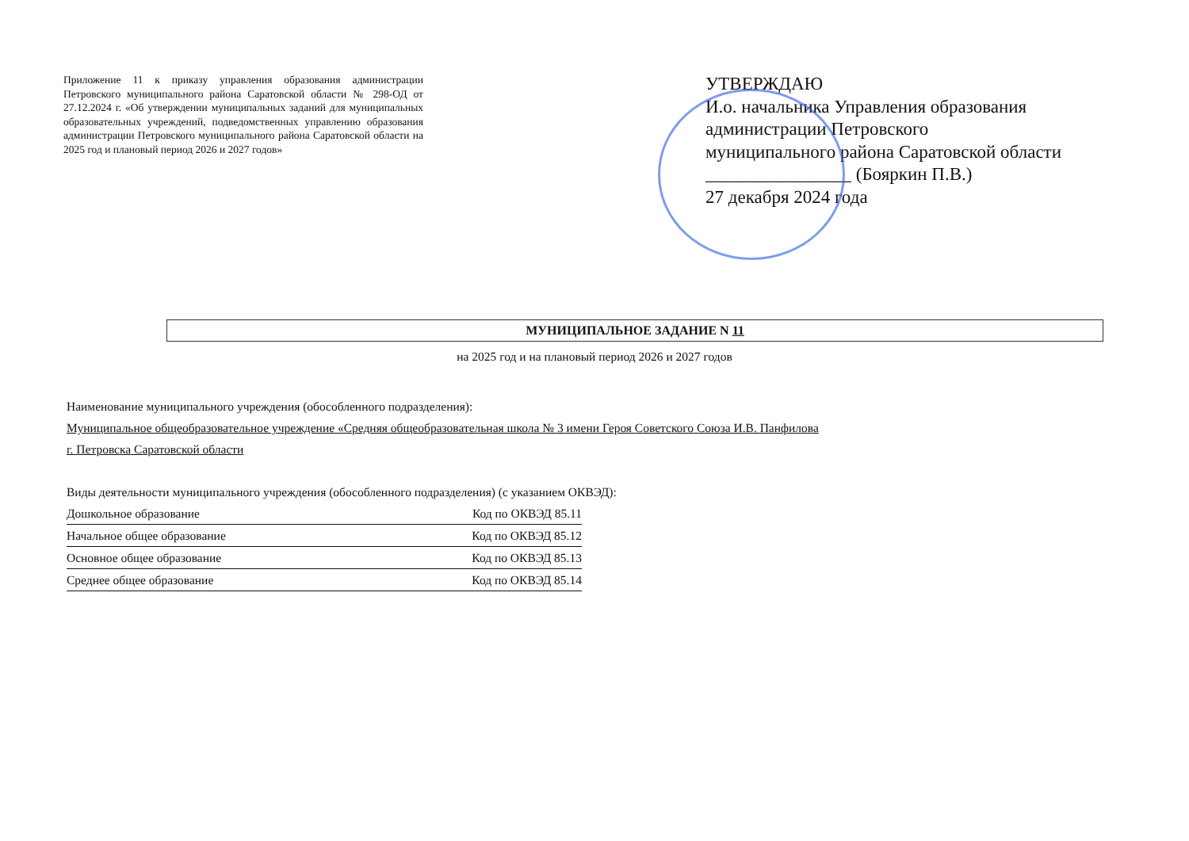Приложение 11 к приказу управления образования администрации Петровского муниципального района Саратовской области № 298-ОД от 27.12.2024 г. «Об утверждении муниципальных заданий для муниципальных образовательных учреждений, подведомственных управлению образования администрации Петровского муниципального района Саратовской области на 2025 год и плановый период 2026 и 2027 годов»
УТВЕРЖДАЮ
И.о. начальника Управления образования
администрации Петровского
муниципального района Саратовской области
________________ (Бояркин П.В.)
27 декабря 2024 года
МУНИЦИПАЛЬНОЕ ЗАДАНИЕ N 11
на 2025 год и на плановый период 2026 и 2027 годов
Наименование муниципального учреждения (обособленного подразделения):
Муниципальное общеобразовательное учреждение «Средняя общеобразовательная школа № 3 имени Героя Советского Союза И.В. Панфилова
г. Петровска Саратовской области
Виды деятельности муниципального учреждения (обособленного подразделения) (с указанием ОКВЭД):
Дошкольное образование Код по ОКВЭД 85.11
Начальное общее образование Код по ОКВЭД 85.12
Основное общее образование Код по ОКВЭД 85.13
Среднее общее образование Код по ОКВЭД 85.14